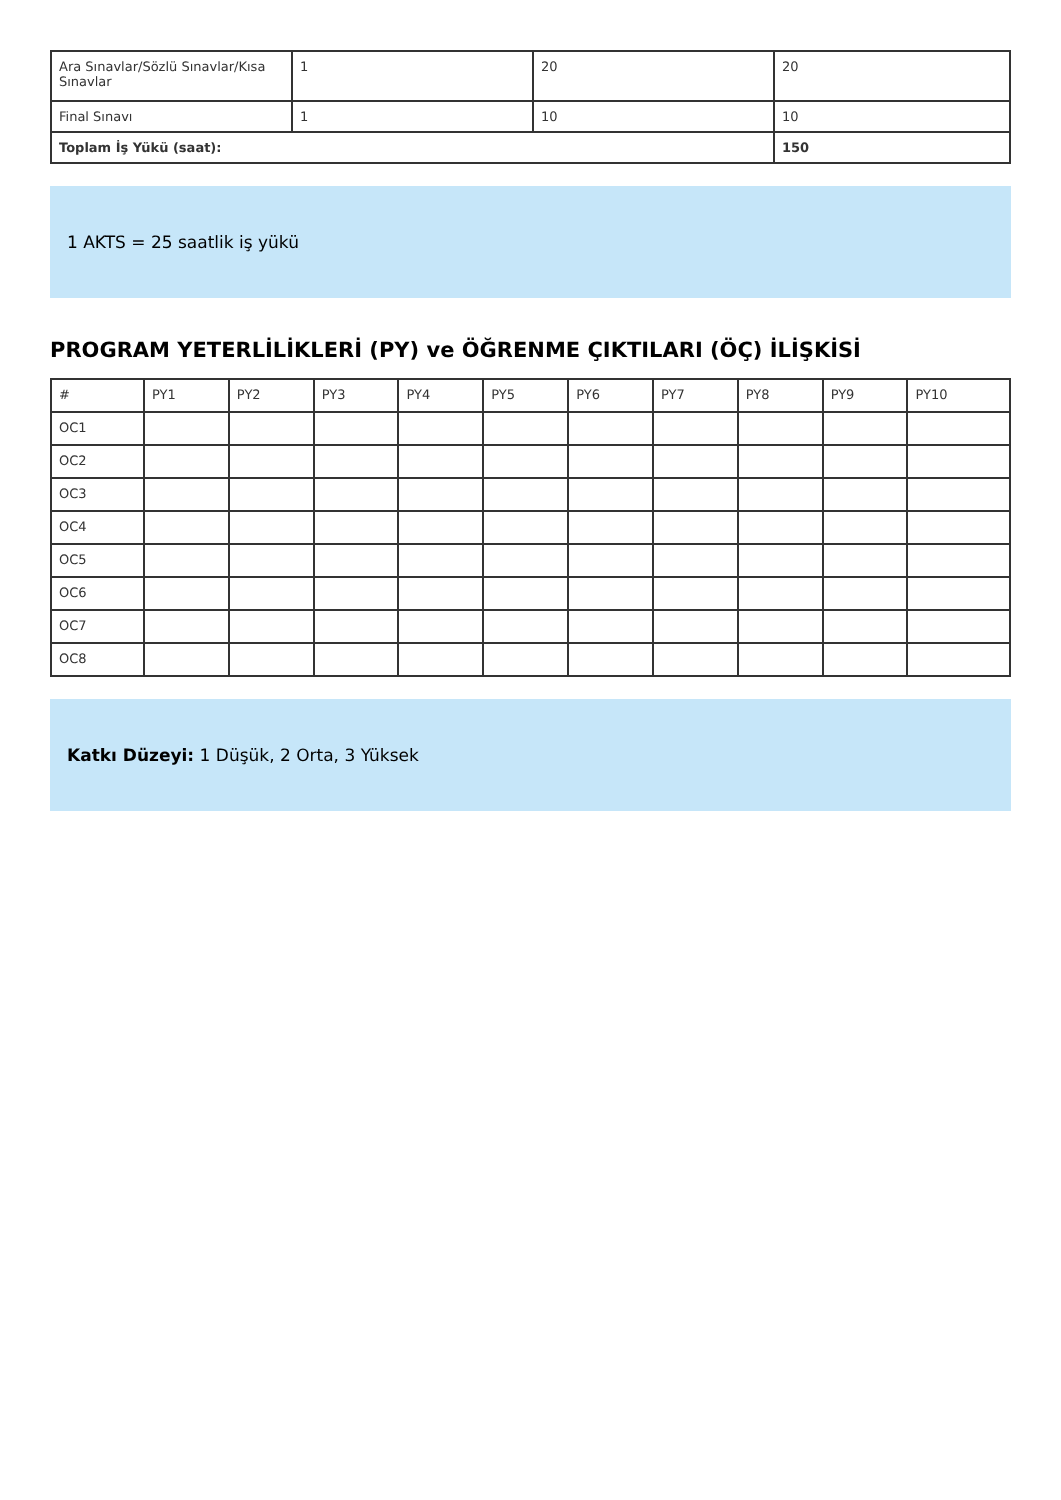| Ara Sınavlar/Sözlü Sınavlar/Kısa Sınavlar | 1 | 20 | 20 |
| Final Sınavı | 1 | 10 | 10 |
| Toplam İş Yükü (saat): | | | 150 |
1 AKTS = 25 saatlik iş yükü
PROGRAM YETERLİLİKLERİ (PY) ve ÖĞRENME ÇIKTILARI (ÖÇ) İLİŞKİSİ
| # | PY1 | PY2 | PY3 | PY4 | PY5 | PY6 | PY7 | PY8 | PY9 | PY10 |
| --- | --- | --- | --- | --- | --- | --- | --- | --- | --- | --- |
| OC1 | | | | | | | | | | |
| OC2 | | | | | | | | | | |
| OC3 | | | | | | | | | | |
| OC4 | | | | | | | | | | |
| OC5 | | | | | | | | | | |
| OC6 | | | | | | | | | | |
| OC7 | | | | | | | | | | |
| OC8 | | | | | | | | | | |
Katkı Düzeyi: 1 Düşük, 2 Orta, 3 Yüksek